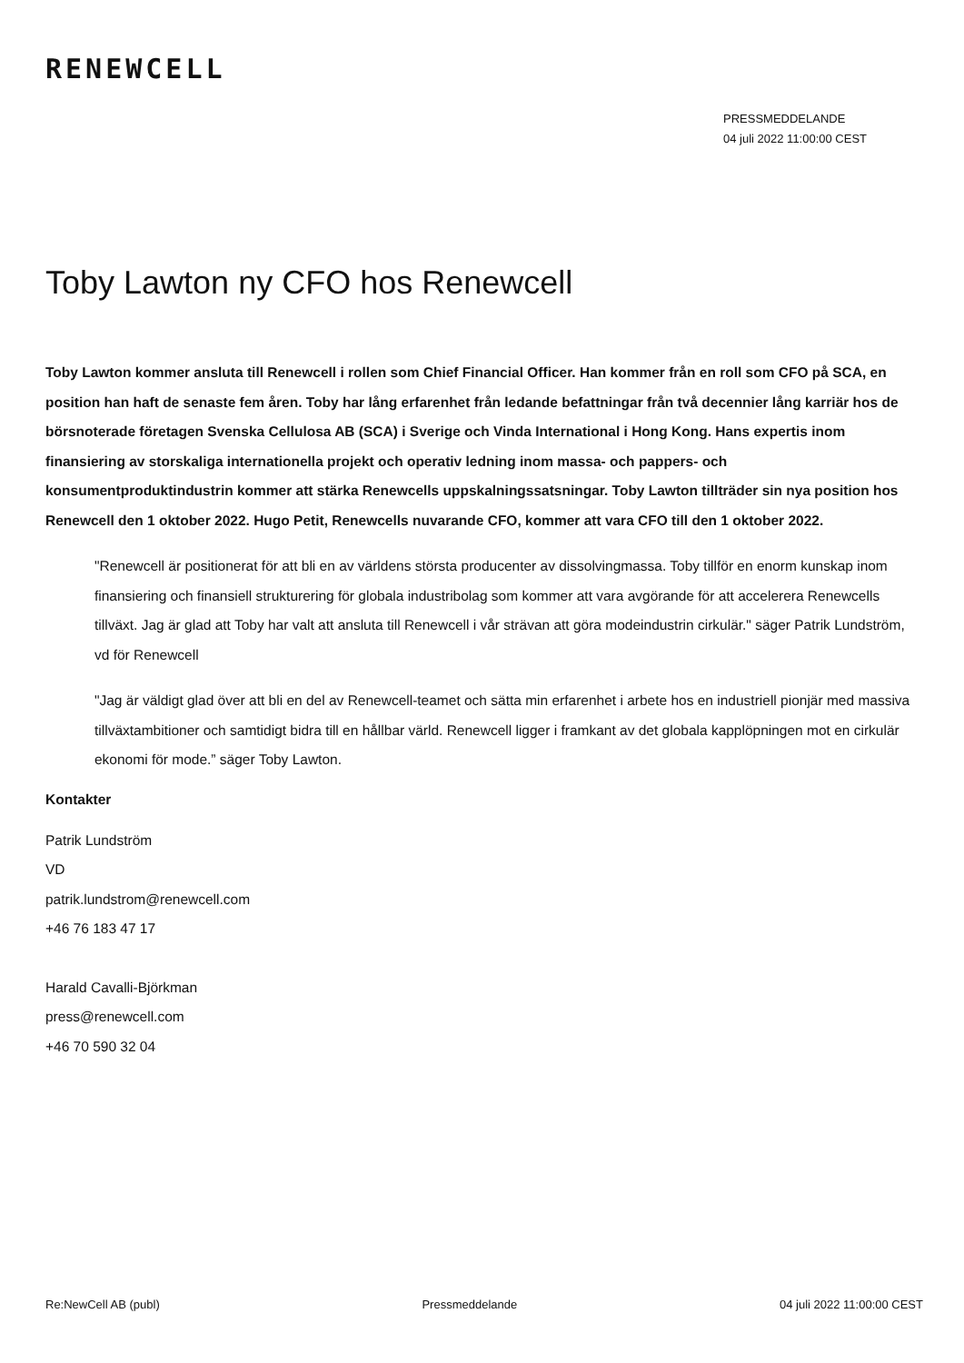RENEWCELL
PRESSMEDDELANDE
04 juli 2022 11:00:00 CEST
Toby Lawton ny CFO hos Renewcell
Toby Lawton kommer ansluta till Renewcell i rollen som Chief Financial Officer. Han kommer från en roll som CFO på SCA, en position han haft de senaste fem åren. Toby har lång erfarenhet från ledande befattningar från två decennier lång karriär hos de börsnoterade företagen Svenska Cellulosa AB (SCA) i Sverige och Vinda International i Hong Kong. Hans expertis inom finansiering av storskaliga internationella projekt och operativ ledning inom massa- och pappers- och konsumentproduktindustrin kommer att stärka Renewcells uppskalningssatsningar. Toby Lawton tillträder sin nya position hos Renewcell den 1 oktober 2022. Hugo Petit, Renewcells nuvarande CFO, kommer att vara CFO till den 1 oktober 2022.
"Renewcell är positionerat för att bli en av världens största producenter av dissolvingmassa. Toby tillför en enorm kunskap inom finansiering och finansiell strukturering för globala industribolag som kommer att vara avgörande för att accelerera Renewcells tillväxt. Jag är glad att Toby har valt att ansluta till Renewcell i vår strävan att göra modeindustrin cirkulär." säger Patrik Lundström, vd för Renewcell
"Jag är väldigt glad över att bli en del av Renewcell-teamet och sätta min erfarenhet i arbete hos en industriell pionjär med massiva tillväxtambitioner och samtidigt bidra till en hållbar värld. Renewcell ligger i framkant av det globala kapplöpningen mot en cirkulär ekonomi för mode.” säger Toby Lawton.
Kontakter
Patrik Lundström
VD
patrik.lundstrom@renewcell.com
+46 76 183 47 17
Harald Cavalli-Björkman
press@renewcell.com
+46 70 590 32 04
Re:NewCell AB (publ) Pressmeddelande 04 juli 2022 11:00:00 CEST